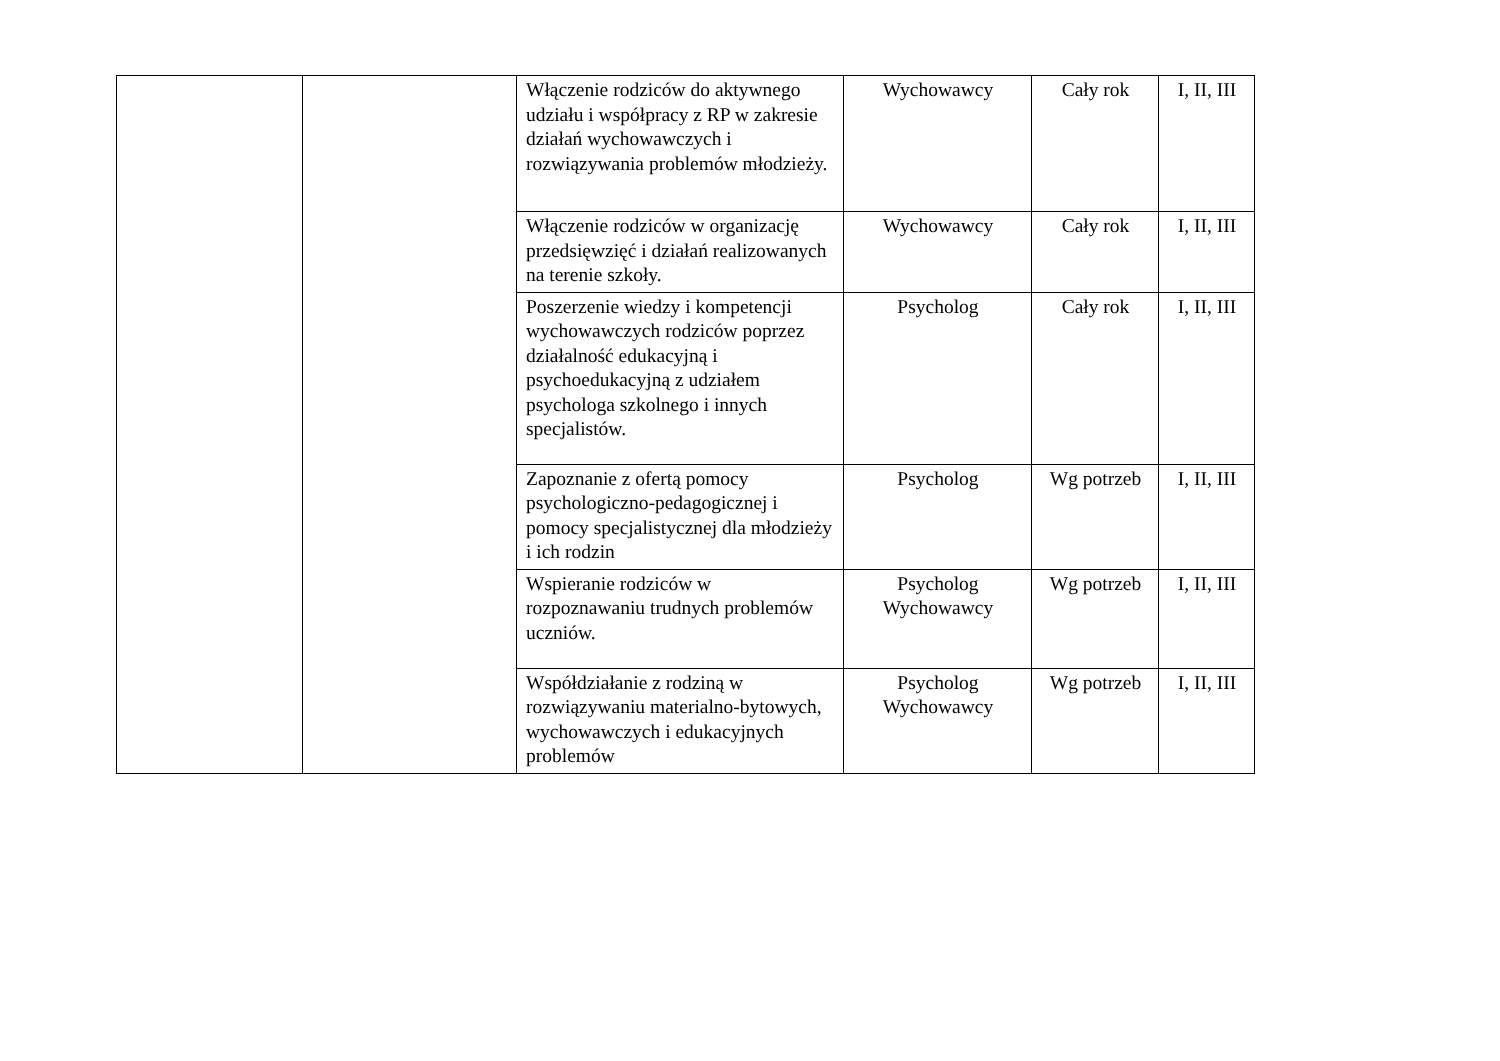| | | Włączenie rodziców do aktywnego udziału i współpracy z RP w zakresie działań wychowawczych i rozwiązywania problemów młodzieży. | Wychowawcy | Cały rok | I, II, III |
| | | Włączenie rodziców w organizację przedsięwzięć i działań realizowanych na terenie szkoły. | Wychowawcy | Cały rok | I, II, III |
| | | Poszerzenie wiedzy i kompetencji wychowawczych rodziców poprzez działalność edukacyjną i psychoedukacyjną z udziałem psychologa szkolnego i innych specjalistów. | Psycholog | Cały rok | I, II, III |
| | | Zapoznanie z ofertą pomocy psychologiczno-pedagogicznej i pomocy specjalistycznej dla młodzieży i ich rodzin | Psycholog | Wg potrzeb | I, II, III |
| | | Wspieranie rodziców w rozpoznawaniu trudnych problemów uczniów. | Psycholog Wychowawcy | Wg potrzeb | I, II, III |
| | | Współdziałanie z rodziną w rozwiązywaniu materialno-bytowych, wychowawczych i edukacyjnych problemów | Psycholog Wychowawcy | Wg potrzeb | I, II, III |